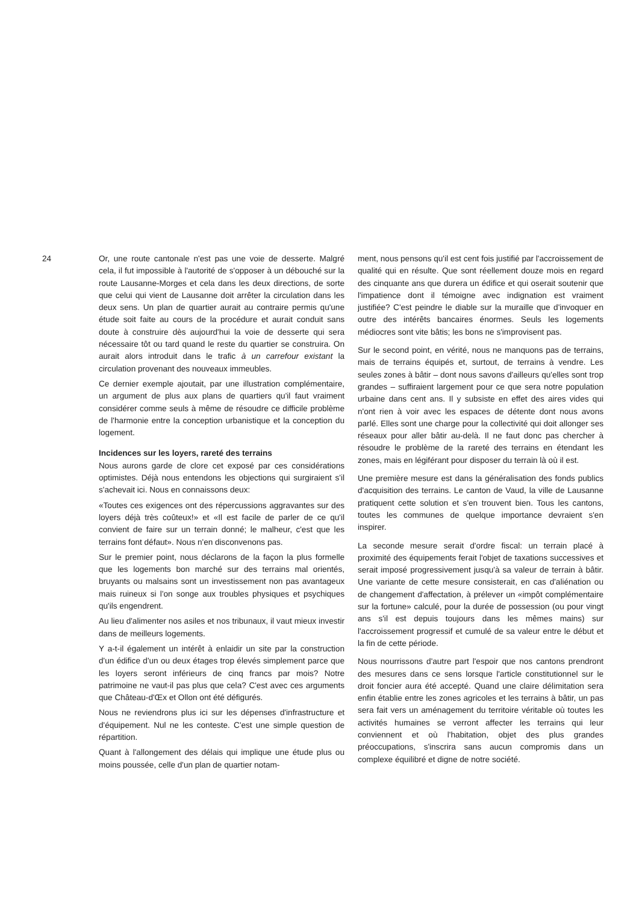24 Or, une route cantonale n'est pas une voie de desserte. Malgré cela, il fut impossible à l'autorité de s'opposer à un débouché sur la route Lausanne-Morges et cela dans les deux directions, de sorte que celui qui vient de Lausanne doit arrêter la circulation dans les deux sens. Un plan de quartier aurait au contraire permis qu'une étude soit faite au cours de la procédure et aurait conduit sans doute à construire dès aujourd'hui la voie de desserte qui sera nécessaire tôt ou tard quand le reste du quartier se construira. On aurait alors introduit dans le trafic à un carrefour existant la circulation provenant des nouveaux immeubles.
Ce dernier exemple ajoutait, par une illustration complémentaire, un argument de plus aux plans de quartiers qu'il faut vraiment considérer comme seuls à même de résoudre ce difficile problème de l'harmonie entre la conception urbanistique et la conception du logement.
Incidences sur les loyers, rareté des terrains
Nous aurons garde de clore cet exposé par ces considérations optimistes. Déjà nous entendons les objections qui surgiraient s'il s'achevait ici. Nous en connaissons deux:
«Toutes ces exigences ont des répercussions aggravantes sur des loyers déjà très coûteux!» et «Il est facile de parler de ce qu'il convient de faire sur un terrain donné; le malheur, c'est que les terrains font défaut». Nous n'en disconvenons pas.
Sur le premier point, nous déclarons de la façon la plus formelle que les logements bon marché sur des terrains mal orientés, bruyants ou malsains sont un investissement non pas avantageux mais ruineux si l'on songe aux troubles physiques et psychiques qu'ils engendrent.
Au lieu d'alimenter nos asiles et nos tribunaux, il vaut mieux investir dans de meilleurs logements.
Y a-t-il également un intérêt à enlaidir un site par la construction d'un édifice d'un ou deux étages trop élevés simplement parce que les loyers seront inférieurs de cinq francs par mois? Notre patrimoine ne vaut-il pas plus que cela? C'est avec ces arguments que Château-d'Œx et Ollon ont été défigurés.
Nous ne reviendrons plus ici sur les dépenses d'infrastructure et d'équipement. Nul ne les conteste. C'est une simple question de répartition.
Quant à l'allongement des délais qui implique une étude plus ou moins poussée, celle d'un plan de quartier notam-
ment, nous pensons qu'il est cent fois justifié par l'accroissement de qualité qui en résulte. Que sont réellement douze mois en regard des cinquante ans que durera un édifice et qui oserait soutenir que l'impatience dont il témoigne avec indignation est vraiment justifiée? C'est peindre le diable sur la muraille que d'invoquer en outre des intérêts bancaires énormes. Seuls les logements médiocres sont vite bâtis; les bons ne s'improvisent pas.
Sur le second point, en vérité, nous ne manquons pas de terrains, mais de terrains équipés et, surtout, de terrains à vendre. Les seules zones à bâtir – dont nous savons d'ailleurs qu'elles sont trop grandes – suffiraient largement pour ce que sera notre population urbaine dans cent ans. Il y subsiste en effet des aires vides qui n'ont rien à voir avec les espaces de détente dont nous avons parlé. Elles sont une charge pour la collectivité qui doit allonger ses réseaux pour aller bâtir au-delà. Il ne faut donc pas chercher à résoudre le problème de la rareté des terrains en étendant les zones, mais en légiférant pour disposer du terrain là où il est.
Une première mesure est dans la généralisation des fonds publics d'acquisition des terrains. Le canton de Vaud, la ville de Lausanne pratiquent cette solution et s'en trouvent bien. Tous les cantons, toutes les communes de quelque importance devraient s'en inspirer.
La seconde mesure serait d'ordre fiscal: un terrain placé à proximité des équipements ferait l'objet de taxations successives et serait imposé progressivement jusqu'à sa valeur de terrain à bâtir. Une variante de cette mesure consisterait, en cas d'aliénation ou de changement d'affectation, à prélever un «impôt complémentaire sur la fortune» calculé, pour la durée de possession (ou pour vingt ans s'il est depuis toujours dans les mêmes mains) sur l'accroissement progressif et cumulé de sa valeur entre le début et la fin de cette période.
Nous nourrissons d'autre part l'espoir que nos cantons prendront des mesures dans ce sens lorsque l'article constitutionnel sur le droit foncier aura été accepté. Quand une claire délimitation sera enfin établie entre les zones agricoles et les terrains à bâtir, un pas sera fait vers un aménagement du territoire véritable où toutes les activités humaines se verront affecter les terrains qui leur conviennent et où l'habitation, objet des plus grandes préoccupations, s'inscrira sans aucun compromis dans un complexe équilibré et digne de notre société.